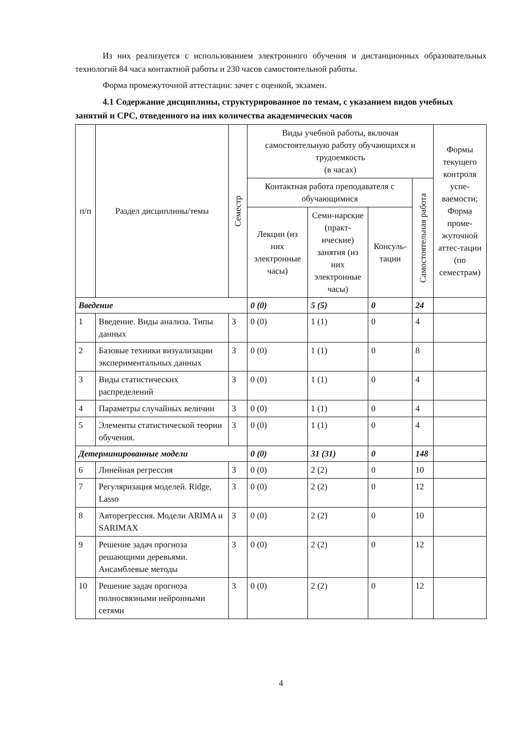Из них реализуется с использованием электронного обучения и дистанционных образовательных технологий 84 часа контактной работы и 230 часов самостоятельной работы.
Форма промежуточной аттестации: зачет с оценкой, экзамен.
4.1 Содержание дисциплины, структурированное по темам, с указанием видов учебных занятий и СРС, отведенного на них количества академических часов
| п/п | Раздел дисциплины/темы | Семестр | Виды учебной работы, включая самостоятельную работу обучающихся и трудоемкость (в часах) | | | | Формы текущего контроля успе-ваемости; Форма проме-жуточной аттес-тации (по семестрам) |
| --- | --- | --- | --- | --- | --- | --- | --- |
| | | | Контактная работа преподавателя с обучающимися | | | Самостоятельная работа | |
| | | | Лекции (из них электронные часы) | Семи-нарские (практ-ические) занятия (из них электронные часы) | Консуль-тации | | |
| Введение | | | 0 (0) | 5 (5) | 0 | 24 | |
| 1 | Введение. Виды анализа. Типы данных | 3 | 0 (0) | 1 (1) | 0 | 4 | |
| 2 | Базовые техники визуализации экспериментальных данных | 3 | 0 (0) | 1 (1) | 0 | 8 | |
| 3 | Виды статистических распределений | 3 | 0 (0) | 1 (1) | 0 | 4 | |
| 4 | Параметры случайных величин | 3 | 0 (0) | 1 (1) | 0 | 4 | |
| 5 | Элементы статистической теории обучения. | 3 | 0 (0) | 1 (1) | 0 | 4 | |
| Детерминированные модели | | | 0 (0) | 31 (31) | 0 | 148 | |
| 6 | Линейная регрессия | 3 | 0 (0) | 2 (2) | 0 | 10 | |
| 7 | Регуляризация моделей. Ridge, Lasso | 3 | 0 (0) | 2 (2) | 0 | 12 | |
| 8 | Авторегрессия. Модели ARIMA и SARIMAX | 3 | 0 (0) | 2 (2) | 0 | 10 | |
| 9 | Решение задач прогноза решающими деревьями. Ансамблевые методы | 3 | 0 (0) | 2 (2) | 0 | 12 | |
| 10 | Решение задач прогноза полносвязными нейронными сетями | 3 | 0 (0) | 2 (2) | 0 | 12 | |
4